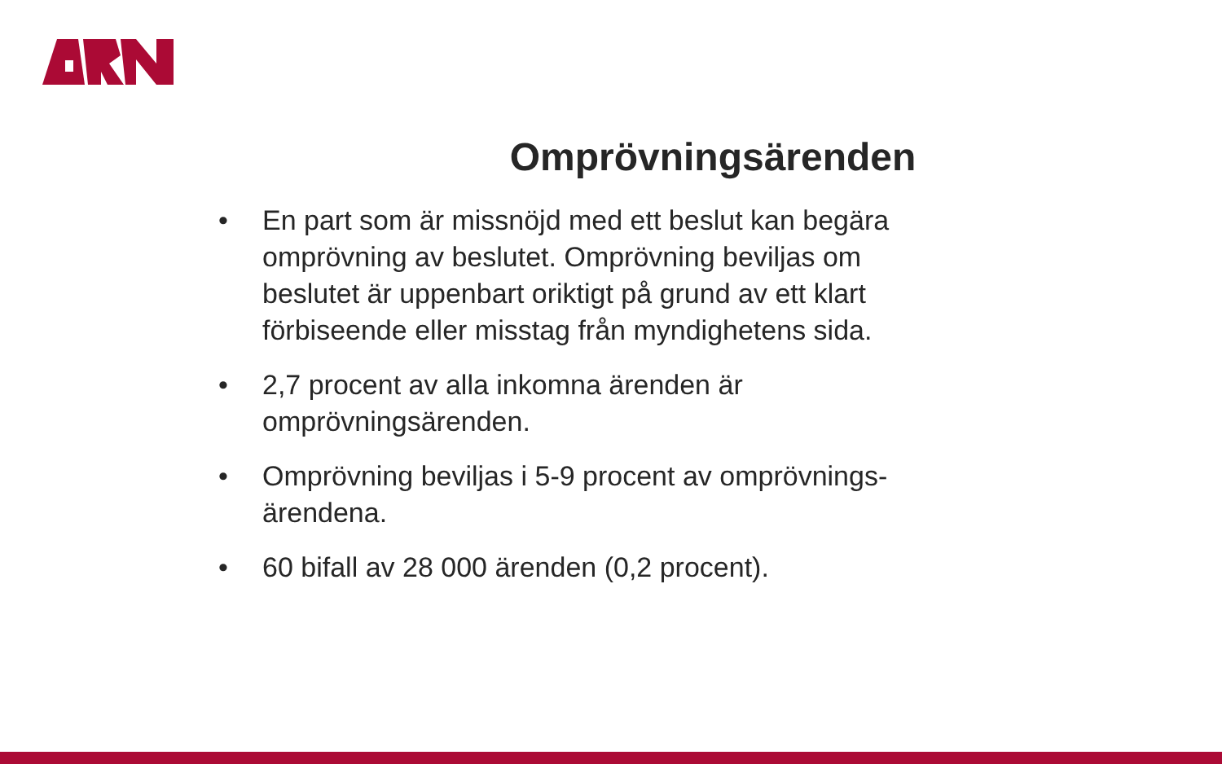Omprövningsärenden
• En part som är missnöjd med ett beslut kan begära omprövning av beslutet. Omprövning beviljas om beslutet är uppenbart oriktigt på grund av ett klart förbiseende eller misstag från myndighetens sida.
• 2,7 procent av alla inkomna ärenden är omprövningsärenden.
• Omprövning beviljas i 5-9 procent av omprövnings-ärendena.
• 60 bifall av 28 000 ärenden (0,2 procent).